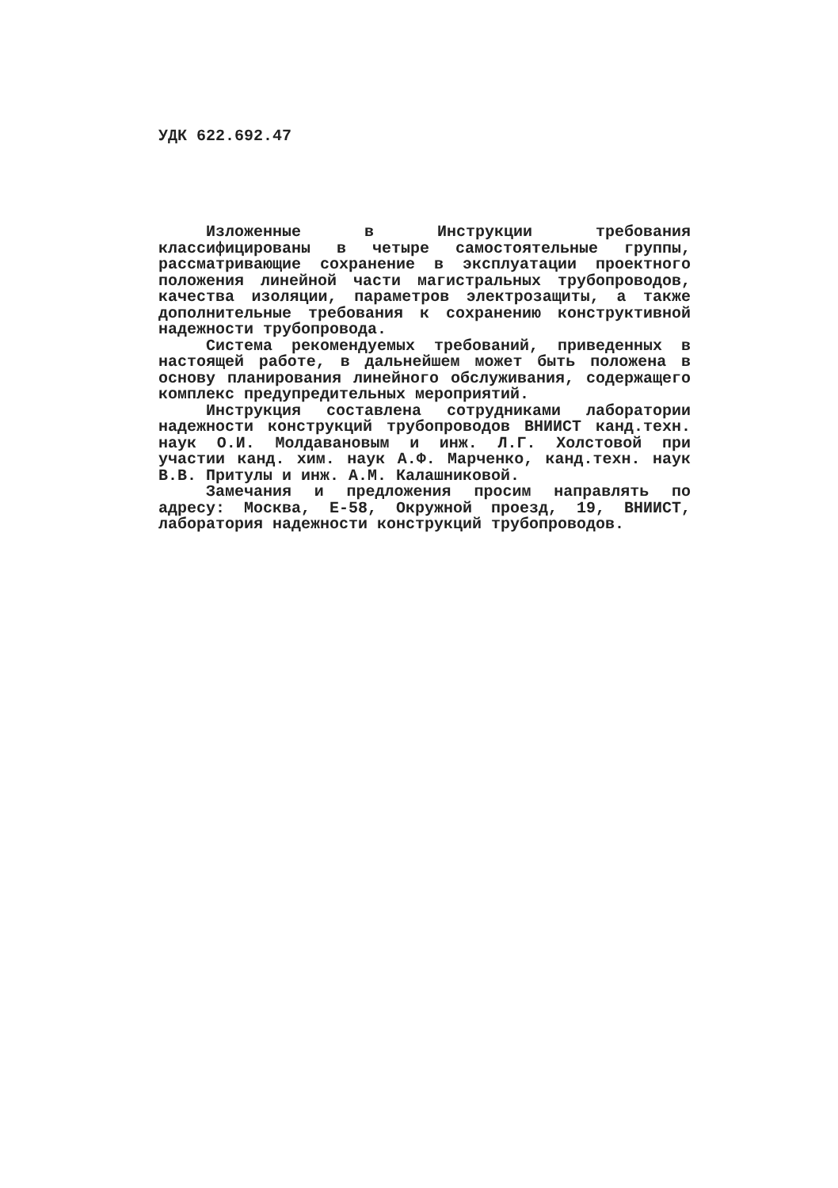УДК 622.692.47
Изложенные в Инструкции требования классифицированы в четыре самостоятельные группы, рассматривающие сохранение в эксплуатации проектного положения линейной части магистральных трубопроводов, качества изоляции, параметров электрозащиты, а также дополнительные требования к сохранению конструктивной надежности трубопровода.
Система рекомендуемых требований, приведенных в настоящей работе, в дальнейшем может быть положена в основу планирования линейного обслуживания, содержащего комплекс предупредительных мероприятий.
Инструкция составлена сотрудниками лаборатории надежности конструкций трубопроводов ВНИИСТ канд.техн. наук О.И. Молдавановым и инж. Л.Г. Холстовой при участии канд. хим. наук А.Ф. Марченко, канд.техн. наук В.В. Притулы и инж. А.М. Калашниковой.
Замечания и предложения просим направлять по адресу: Москва, Е-58, Окружной проезд, 19, ВНИИСТ, лаборатория надежности конструкций трубопроводов.